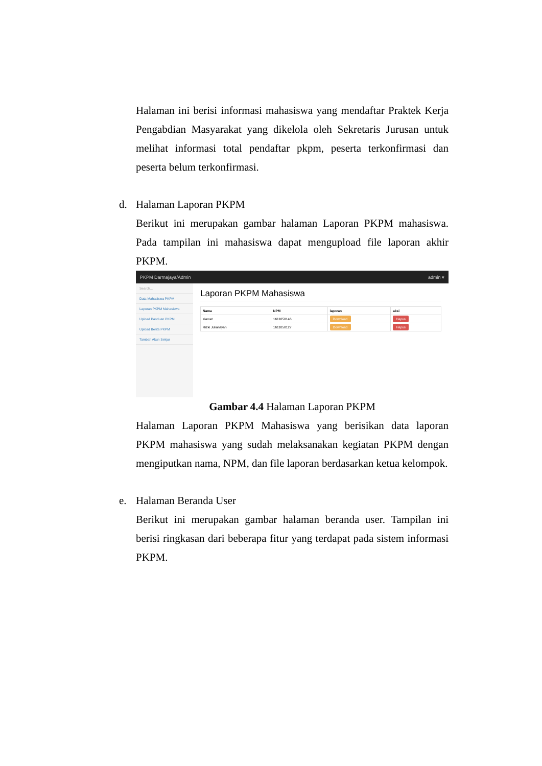Halaman ini berisi informasi mahasiswa yang mendaftar Praktek Kerja Pengabdian Masyarakat yang dikelola oleh Sekretaris Jurusan untuk melihat informasi total pendaftar pkpm, peserta terkonfirmasi dan peserta belum terkonfirmasi.
d. Halaman Laporan PKPM
Berikut ini merupakan gambar halaman Laporan PKPM mahasiswa. Pada tampilan ini mahasiswa dapat mengupload file laporan akhir PKPM.
PKPM Darmajaya/Admin admin ▾
Search...
Data Mahasiswa PKPM
Laporan PKPM Mahasiswa
Upload Panduan PKPM
Upload Berita PKPM
Tambah Akun Sekjur
Laporan PKPM Mahasiswa
| Nama | NPM | laporan | aksi |
| --- | --- | --- | --- |
| slamet | 1611050146 | Download | Hapus |
| Rizki Juliansyah | 1611050127 | Download | Hapus |
Gambar 4.4 Halaman Laporan PKPM
Halaman Laporan PKPM Mahasiswa yang berisikan data laporan PKPM mahasiswa yang sudah melaksanakan kegiatan PKPM dengan mengiputkan nama, NPM, dan file laporan berdasarkan ketua kelompok.
e. Halaman Beranda User
Berikut ini merupakan gambar halaman beranda user. Tampilan ini berisi ringkasan dari beberapa fitur yang terdapat pada sistem informasi PKPM.